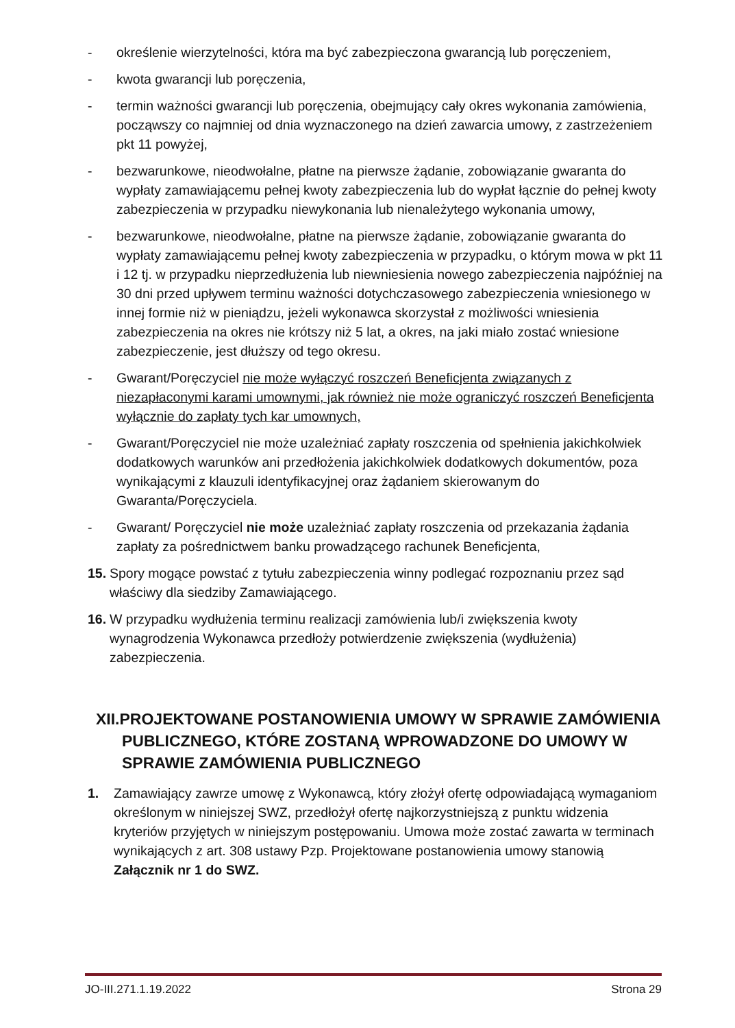- określenie wierzytelności, która ma być zabezpieczona gwarancją lub poręczeniem,
- kwota gwarancji lub poręczenia,
- termin ważności gwarancji lub poręczenia, obejmujący cały okres wykonania zamówienia, począwszy co najmniej od dnia wyznaczonego na dzień zawarcia umowy, z zastrzeżeniem pkt 11 powyżej,
- bezwarunkowe, nieodwołalne, płatne na pierwsze żądanie, zobowiązanie gwaranta do wypłaty zamawiającemu pełnej kwoty zabezpieczenia lub do wypłat łącznie do pełnej kwoty zabezpieczenia w przypadku niewykonania lub nienależytego wykonania umowy,
- bezwarunkowe, nieodwołalne, płatne na pierwsze żądanie, zobowiązanie gwaranta do wypłaty zamawiającemu pełnej kwoty zabezpieczenia w przypadku, o którym mowa w pkt 11 i 12 tj. w przypadku nieprzedłużenia lub niewniesienia nowego zabezpieczenia najpóźniej na 30 dni przed upływem terminu ważności dotychczasowego zabezpieczenia wniesionego w innej formie niż w pieniądzu, jeżeli wykonawca skorzystał z możliwości wniesienia zabezpieczenia na okres nie krótszy niż 5 lat, a okres, na jaki miało zostać wniesione zabezpieczenie, jest dłuższy od tego okresu.
- Gwarant/Poręczyciel nie może wyłączyć roszczeń Beneficjenta związanych z niezapłaconymi karami umownymi, jak również nie może ograniczyć roszczeń Beneficjenta wyłącznie do zapłaty tych kar umownych,
- Gwarant/Poręczyciel nie może uzależniać zapłaty roszczenia od spełnienia jakichkolwiek dodatkowych warunków ani przedłożenia jakichkolwiek dodatkowych dokumentów, poza wynikającymi z klauzuli identyfikacyjnej oraz żądaniem skierowanym do Gwaranta/Poręczyciela.
- Gwarant/ Poręczyciel nie może uzależniać zapłaty roszczenia od przekazania żądania zapłaty za pośrednictwem banku prowadzącego rachunek Beneficjenta,
15. Spory mogące powstać z tytułu zabezpieczenia winny podlegać rozpoznaniu przez sąd właściwy dla siedziby Zamawiającego.
16. W przypadku wydłużenia terminu realizacji zamówienia lub/i zwiększenia kwoty wynagrodzenia Wykonawca przedłoży potwierdzenie zwiększenia (wydłużenia) zabezpieczenia.
XII.PROJEKTOWANE POSTANOWIENIA UMOWY W SPRAWIE ZAMÓWIENIA PUBLICZNEGO, KTÓRE ZOSTANĄ WPROWADZONE DO UMOWY W SPRAWIE ZAMÓWIENIA PUBLICZNEGO
1. Zamawiający zawrze umowę z Wykonawcą, który złożył ofertę odpowiadającą wymaganiom określonym w niniejszej SWZ, przedłożył ofertę najkorzystniejszą z punktu widzenia kryteriów przyjętych w niniejszym postępowaniu. Umowa może zostać zawarta w terminach wynikających z art. 308 ustawy Pzp. Projektowane postanowienia umowy stanowią Załącznik nr 1 do SWZ.
JO-III.271.1.19.2022 Strona 29